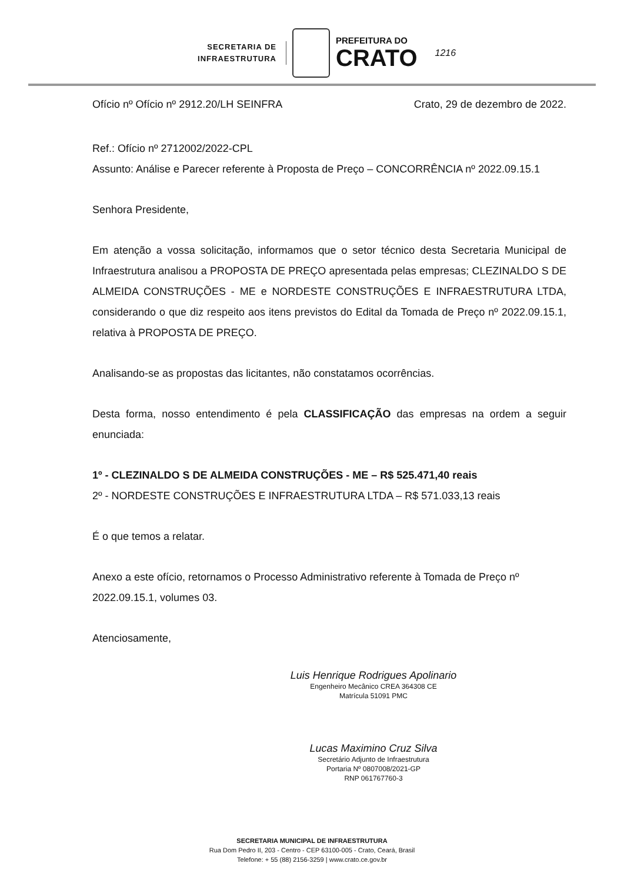SECRETARIA DE
INFRAESTRUTURA
PREFEITURA DO
CRATO
1216
Ofício nº Ofício nº 2912.20/LH SEINFRA Crato, 29 de dezembro de 2022.
Ref.: Ofício nº 2712002/2022-CPL
Assunto: Análise e Parecer referente à Proposta de Preço – CONCORRÊNCIA nº 2022.09.15.1
Senhora Presidente,
Em atenção a vossa solicitação, informamos que o setor técnico desta Secretaria Municipal de Infraestrutura analisou a PROPOSTA DE PREÇO apresentada pelas empresas; CLEZINALDO S DE ALMEIDA CONSTRUÇÕES - ME e NORDESTE CONSTRUÇÕES E INFRAESTRUTURA LTDA, considerando o que diz respeito aos itens previstos do Edital da Tomada de Preço nº 2022.09.15.1, relativa à PROPOSTA DE PREÇO.
Analisando-se as propostas das licitantes, não constatamos ocorrências.
Desta forma, nosso entendimento é pela CLASSIFICAÇÃO das empresas na ordem a seguir enunciada:
1º - CLEZINALDO S DE ALMEIDA CONSTRUÇÕES - ME – R$ 525.471,40 reais
2º - NORDESTE CONSTRUÇÕES E INFRAESTRUTURA LTDA – R$ 571.033,13 reais
É o que temos a relatar.
Anexo a este ofício, retornamos o Processo Administrativo referente à Tomada de Preço nº 2022.09.15.1, volumes 03.
Atenciosamente,
Luis Henrique Rodrigues Apolinario
Engenheiro Mecânico CREA 364308 CE
Matrícula 51091 PMC
Lucas Maximino Cruz Silva
Secretário Adjunto de Infraestrutura
Portaria Nº 0807008/2021-GP
RNP 061767760-3
SECRETARIA MUNICIPAL DE INFRAESTRUTURA
Rua Dom Pedro II, 203 - Centro - CEP 63100-005 - Crato, Ceará, Brasil
Telefone: + 55 (88) 2156-3259 | www.crato.ce.gov.br